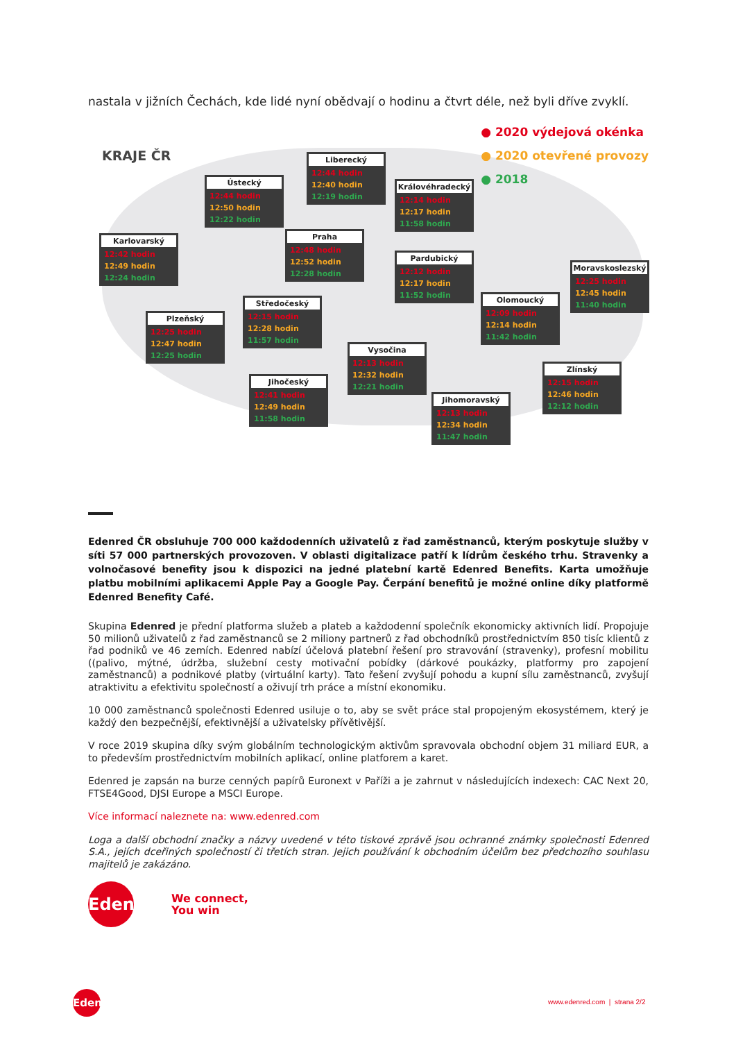nastala v jižních Čechách, kde lidé nyní obědvají o hodinu a čtvrt déle, než byli dříve zvyklí.
KRAJE ČR
● 2020 výdejová okénka
● 2020 otevřené provozy
● 2018
Karlovarský
12:42 hodin
12:49 hodin
12:24 hodin
Ústecký
12:44 hodin
12:50 hodin
12:22 hodin
Liberecký
12:44 hodin
12:40 hodin
12:19 hodin
Královéhradecký
12:14 hodin
12:17 hodin
11:58 hodin
Praha
12:48 hodin
12:52 hodin
12:28 hodin
Pardubický
12:12 hodin
12:17 hodin
11:52 hodin
Moravskoslezský
12:25 hodin
12:45 hodin
11:40 hodin
Olomoucký
12:09 hodin
12:14 hodin
11:42 hodin
Plzeňský
12:25 hodin
12:47 hodin
12:25 hodin
Středočeský
12:15 hodin
12:28 hodin
11:57 hodin
Vysočina
12:13 hodin
12:32 hodin
12:21 hodin
Jihočeský
12:41 hodin
12:49 hodin
11:58 hodin
Jihomoravský
12:13 hodin
12:34 hodin
11:47 hodin
Zlínský
12:15 hodin
12:46 hodin
12:12 hodin
Edenred ČR obsluhuje 700 000 každodenních uživatelů z řad zaměstnanců, kterým poskytuje služby v síti 57 000 partnerských provozoven. V oblasti digitalizace patří k lídrům českého trhu. Stravenky a volnočasové benefity jsou k dispozici na jedné platební kartě Edenred Benefits. Karta umožňuje platbu mobilními aplikacemi Apple Pay a Google Pay. Čerpání benefitů je možné online díky platformě Edenred Benefity Café.
Skupina Edenred je přední platforma služeb a plateb a každodenní společník ekonomicky aktivních lidí. Propojuje 50 milionů uživatelů z řad zaměstnanců se 2 miliony partnerů z řad obchodníků prostřednictvím 850 tisíc klientů z řad podniků ve 46 zemích. Edenred nabízí účelová platební řešení pro stravování (stravenky), profesní mobilitu ((palivo, mýtné, údržba, služební cesty motivační pobídky (dárkové poukázky, platformy pro zapojení zaměstnanců) a podnikové platby (virtuální karty). Tato řešení zvyšují pohodu a kupní sílu zaměstnanců, zvyšují atraktivitu a efektivitu společností a oživují trh práce a místní ekonomiku.
10 000 zaměstnanců společnosti Edenred usiluje o to, aby se svět práce stal propojeným ekosystémem, který je každý den bezpečnější, efektivnější a uživatelsky přívětivější.
V roce 2019 skupina díky svým globálním technologickým aktivům spravovala obchodní objem 31 miliard EUR, a to především prostřednictvím mobilních aplikací, online platforem a karet.
Edenred je zapsán na burze cenných papírů Euronext v Paříži a je zahrnut v následujících indexech: CAC Next 20, FTSE4Good, DJSI Europe a MSCI Europe.
Více informací naleznete na: www.edenred.com
Loga a další obchodní značky a názvy uvedené v této tiskové zprávě jsou ochranné známky společnosti Edenred S.A., jejích dceřiných společností či třetích stran. Jejich používání k obchodním účelům bez předchozího souhlasu majitelů je zakázáno.
Edenred
We connect,
You win
Edenred
www.edenred.com | strana 2/2